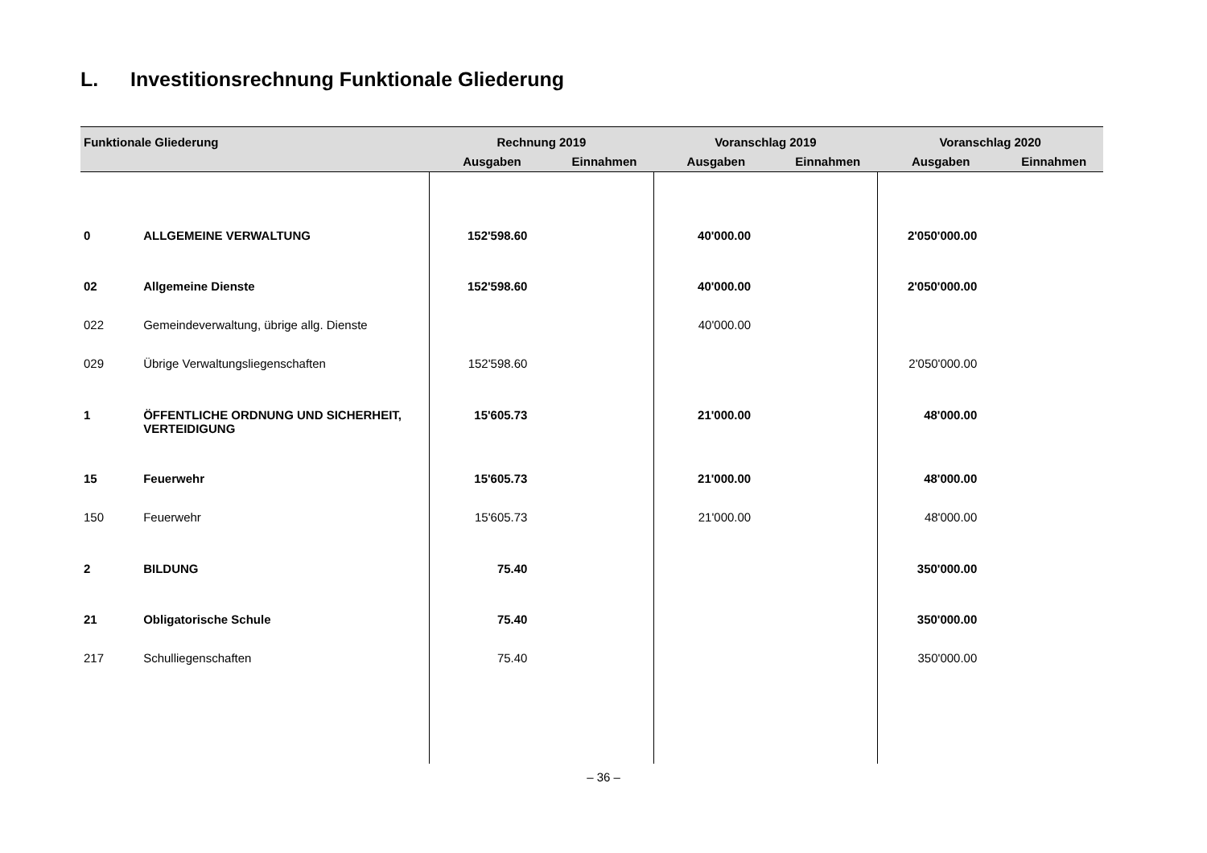L. Investitionsrechnung Funktionale Gliederung
| Funktionale Gliederung | | Rechnung 2019 | | Voranschlag 2019 | | Voranschlag 2020 | |
| --- | --- | --- | --- | --- | --- | --- | --- |
| | | Ausgaben | Einnahmen | Ausgaben | Einnahmen | Ausgaben | Einnahmen |
| 0 | ALLGEMEINE VERWALTUNG | 152'598.60 | | 40'000.00 | | 2'050'000.00 | |
| 02 | Allgemeine Dienste | 152'598.60 | | 40'000.00 | | 2'050'000.00 | |
| 022 | Gemeindeverwaltung, übrige allg. Dienste | | | 40'000.00 | | | |
| 029 | Übrige Verwaltungsliegenschaften | 152'598.60 | | | | 2'050'000.00 | |
| 1 | ÖFFENTLICHE ORDNUNG UND SICHERHEIT, VERTEIDIGUNG | 15'605.73 | | 21'000.00 | | 48'000.00 | |
| 15 | Feuerwehr | 15'605.73 | | 21'000.00 | | 48'000.00 | |
| 150 | Feuerwehr | 15'605.73 | | 21'000.00 | | 48'000.00 | |
| 2 | BILDUNG | 75.40 | | | | 350'000.00 | |
| 21 | Obligatorische Schule | 75.40 | | | | 350'000.00 | |
| 217 | Schulliegenschaften | 75.40 | | | | 350'000.00 | |
– 36 –